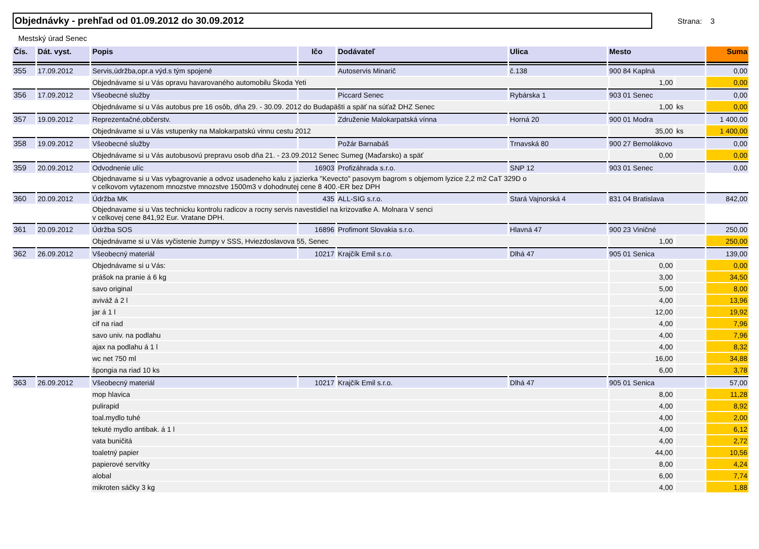Objednávky - prehľad od 01.09.2012 do 30.09.2012
Strana: 3
Mestský úrad Senec
| Čís. | Dát. vyst. | Popis | Ičo | Dodávateľ | Ulica | Mesto | | | Suma |
| --- | --- | --- | --- | --- | --- | --- | --- | --- | --- |
| 355 | 17.09.2012 | Servis,údržba,opr.a výd.s tým spojené | | Autoservis Minarič | č.138 | 900 84 Kaplná | | | 0,00 |
| | | Objednávame si u Vás opravu havarovaného automobilu Škoda Yeti | | | | | 1,00 | | 0,00 |
| 356 | 17.09.2012 | Všeobecné služby | | Piccard Senec | Rybárska 1 | 903 01 Senec | | | 0,00 |
| | | Objednávame si u Vás autobus pre 16 osôb, dňa 29. - 30.09. 2012 do Budapäšti a späť na súťaž DHZ Senec | | | | | 1,00 | ks | 0,00 |
| 357 | 19.09.2012 | Reprezentačné,občerstv. | | Združenie Malokarpatská vínna | Horná 20 | 900 01 Modra | | | 1 400,00 |
| | | Objednávame si u Vás vstupenky na Malokarpatskú vinnu cestu 2012 | | | | | 35,00 | ks | 1 400,00 |
| 358 | 19.09.2012 | Všeobecné služby | | Požár Barnabáš | Trnavská 80 | 900 27 Bernolákovo | | | 0,00 |
| | | Objednávame si u Vás autobusovú prepravu osob dňa 21. - 23.09.2012 Senec Sumeg (Maďarsko) a späť | | | | | 0,00 | | 0,00 |
| 359 | 20.09.2012 | Odvodnenie ulíc | 16903 | Profizáhrada s.r.o. | SNP 12 | 903 01 Senec | | | 0,00 |
| | | Objednavame si u Vas vybagrovanie a odvoz usadeneho kalu z jazierka "Kevecto" pasovym bagrom s objemom lyzice 2,2 m2 CaT 329D o v celkovom vytazenom mnozstve mnozstve 1500m3 v dohodnutej cene 8 400.-ER bez DPH | | | | | | | |
| 360 | 20.09.2012 | Údržba MK | 435 | ALL-SIG s.r.o. | Stará Vajnorská 4 | 831 04 Bratislava | | | 842,00 |
| | | Objednavame si u Vas technicku kontrolu radicov a rocny servis navestidiel na krizovatke A. Molnara V senci v celkovej cene 841,92 Eur. Vratane DPH. | | | | | | | |
| 361 | 20.09.2012 | Údržba SOS | 16896 | Profimont Slovakia s.r.o. | Hlavná 47 | 900 23 Viničné | | | 250,00 |
| | | Objednávame si u Vás vyčistenie žumpy v SSS, Hviezdoslavova 55, Senec | | | | | 1,00 | | 250,00 |
| 362 | 26.09.2012 | Všeobecný materiál | 10217 | Krajčík Emil s.r.o. | Dlhá 47 | 905 01 Senica | | | 139,00 |
| | | Objednávame si u Vás: | | | | | 0,00 | | 0,00 |
| | | prášok na pranie á 6 kg | | | | | 3,00 | | 34,50 |
| | | savo original | | | | | 5,00 | | 8,00 |
| | | aviváž á 2 l | | | | | 4,00 | | 13,96 |
| | | jar á 1 l | | | | | 12,00 | | 19,92 |
| | | cif na riad | | | | | 4,00 | | 7,96 |
| | | savo univ. na podlahu | | | | | 4,00 | | 7,96 |
| | | ajax na podlahu á 1 l | | | | | 4,00 | | 8,32 |
| | | wc net 750 ml | | | | | 16,00 | | 34,88 |
| | | špongia na riad 10 ks | | | | | 6,00 | | 3,78 |
| 363 | 26.09.2012 | Všeobecný materiál | 10217 | Krajčík Emil s.r.o. | Dlhá 47 | 905 01 Senica | | | 57,00 |
| | | mop hlavica | | | | | 8,00 | | 11,28 |
| | | pulirapid | | | | | 4,00 | | 8,92 |
| | | toal.mydlo tuhé | | | | | 4,00 | | 2,00 |
| | | tekuté mydlo antibak. á 1 l | | | | | 4,00 | | 6,12 |
| | | vata buničitá | | | | | 4,00 | | 2,72 |
| | | toaletný papier | | | | | 44,00 | | 10,56 |
| | | papierové servítky | | | | | 8,00 | | 4,24 |
| | | alobal | | | | | 6,00 | | 7,74 |
| | | mikroten sáčky 3 kg | | | | | 4,00 | | 1,88 |